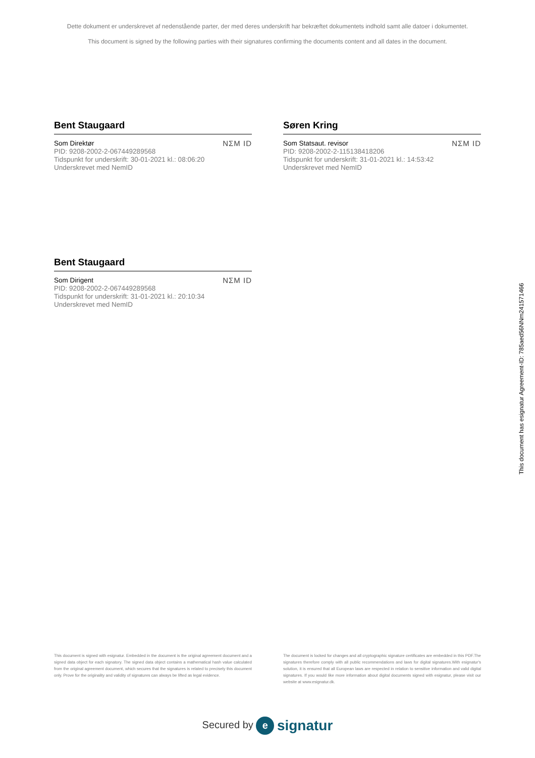Dette dokument er underskrevet af nedenstående parter, der med deres underskrift har bekræftet dokumentets indhold samt alle datoer i dokumentet.
This document is signed by the following parties with their signatures confirming the documents content and all dates in the document.
Bent Staugaard
Som Direktør
PID: 9208-2002-2-067449289568
Tidspunkt for underskrift: 30-01-2021 kl.: 08:06:20
Underskrevet med NemID
NΣM ID
Søren Kring
Som Statsaut. revisor
PID: 9208-2002-2-115138418206
Tidspunkt for underskrift: 31-01-2021 kl.: 14:53:42
Underskrevet med NemID
NΣM ID
Bent Staugaard
Som Dirigent
PID: 9208-2002-2-067449289568
Tidspunkt for underskrift: 31-01-2021 kl.: 20:10:34
Underskrevet med NemID
NΣM ID
This document has esignatur Agreement-ID: 785aed56NNm241571466
This document is signed with esignatur. Embedded in the document is the original agreement document and a signed data object for each signatory. The signed data object contains a mathematical hash value calculated from the original agreement document, which secures that the signatures is related to precisely this document only. Prove for the originality and validity of signatures can always be lifted as legal evidence.
The document is locked for changes and all cryptographic signature certificates are embedded in this PDF.The signatures therefore comply with all public recommendations and laws for digital signatures.With esignatur's solution, it is ensured that all European laws are respected in relation to sensitive information and valid digital signatures. If you would like more information about digital documents signed with esignatur, please visit our website at www.esignatur.dk.
Secured by e signatur